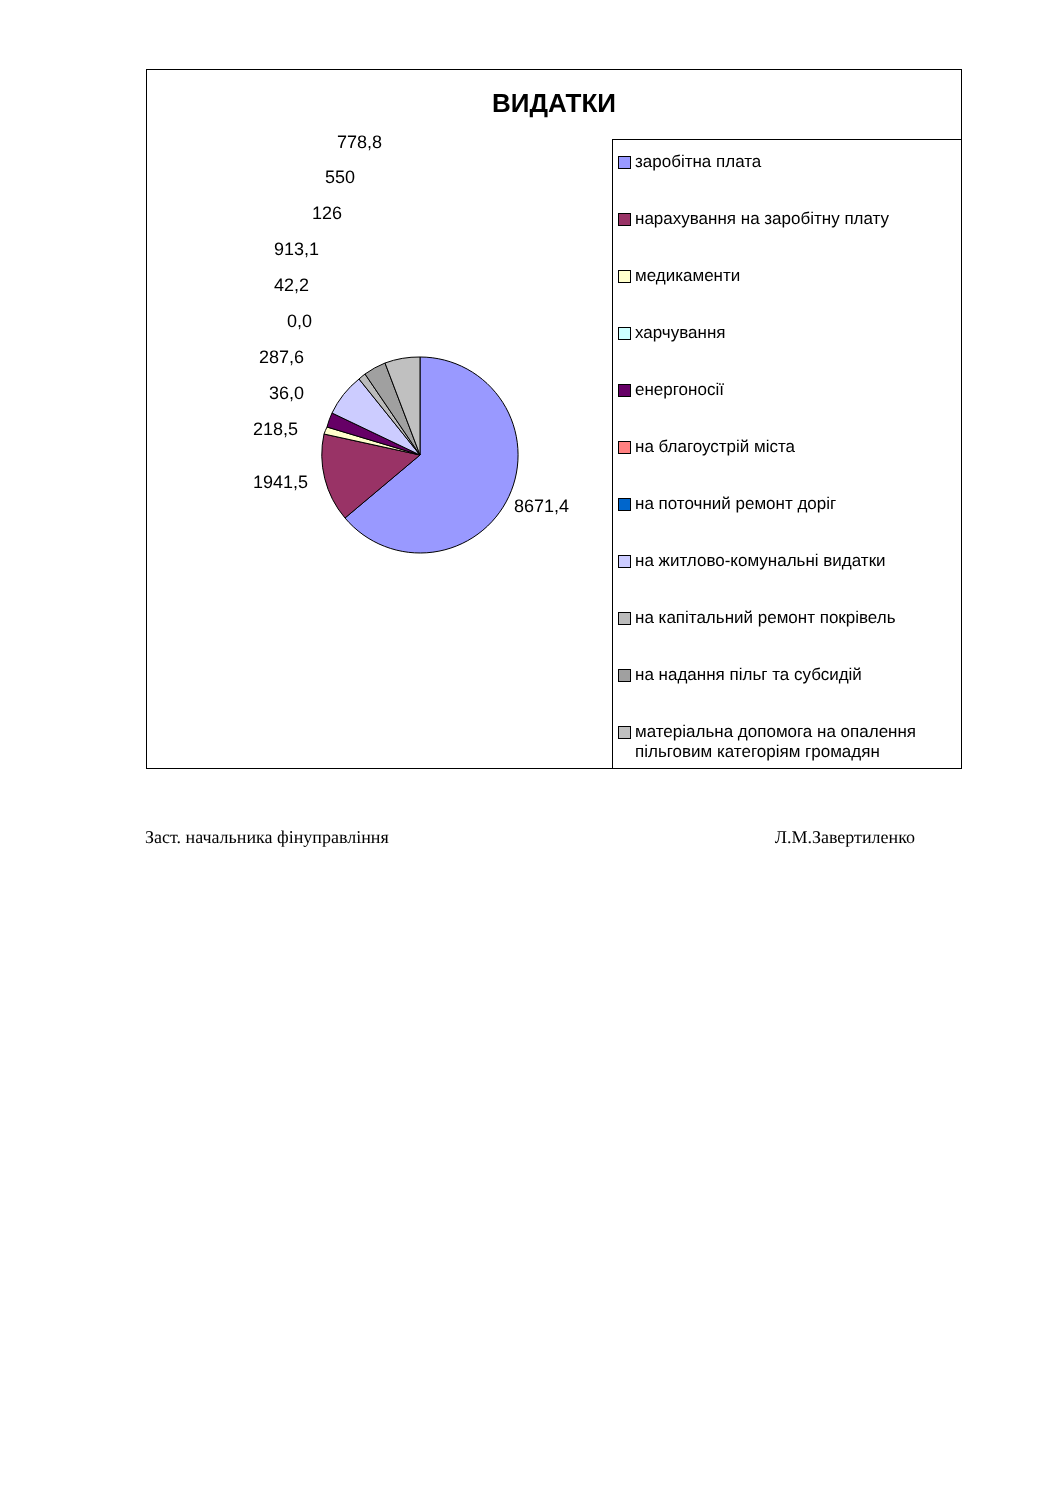ВИДАТКИ
778,8
550
126
913,1
42,2
0,0
287,6
36,0
218,5
1941,5
8671,4
заробітна плата
нарахування на заробітну плату
медикаменти
харчування
енергоносії
на благоустрій міста
на поточний ремонт доріг
на житлово-комунальні видатки
на капітальний ремонт покрівель
на надання пільг та субсидій
матеріальна допомога на опалення пільговим категоріям громадян
Заст. начальника фінуправління Л.М.Завертиленко